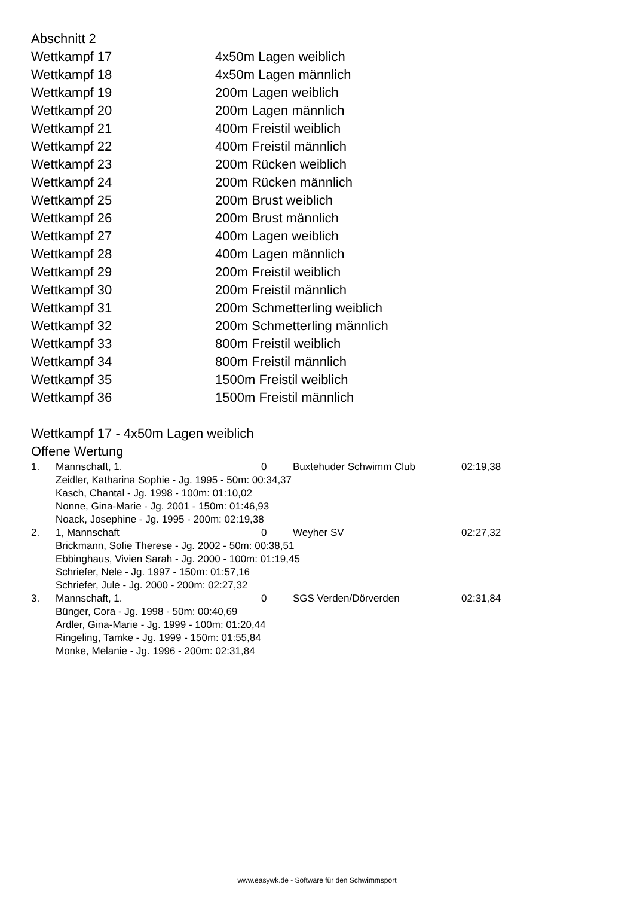Abschnitt 2
| Wettkampf 17 | 4x50m Lagen weiblich |
| Wettkampf 18 | 4x50m Lagen männlich |
| Wettkampf 19 | 200m Lagen weiblich |
| Wettkampf 20 | 200m Lagen männlich |
| Wettkampf 21 | 400m Freistil weiblich |
| Wettkampf 22 | 400m Freistil männlich |
| Wettkampf 23 | 200m Rücken weiblich |
| Wettkampf 24 | 200m Rücken männlich |
| Wettkampf 25 | 200m Brust weiblich |
| Wettkampf 26 | 200m Brust männlich |
| Wettkampf 27 | 400m Lagen weiblich |
| Wettkampf 28 | 400m Lagen männlich |
| Wettkampf 29 | 200m Freistil weiblich |
| Wettkampf 30 | 200m Freistil männlich |
| Wettkampf 31 | 200m Schmetterling weiblich |
| Wettkampf 32 | 200m Schmetterling männlich |
| Wettkampf 33 | 800m Freistil weiblich |
| Wettkampf 34 | 800m Freistil männlich |
| Wettkampf 35 | 1500m Freistil weiblich |
| Wettkampf 36 | 1500m Freistil männlich |
Wettkampf 17 - 4x50m Lagen weiblich
Offene Wertung
| 1. | Mannschaft, 1. | 0 | Buxtehuder Schwimm Club | 02:19,38 |
| Zeidler, Katharina Sophie - Jg. 1995 - 50m: 00:34,37 Kasch, Chantal - Jg. 1998 - 100m: 01:10,02 Nonne, Gina-Marie - Jg. 2001 - 150m: 01:46,93 Noack, Josephine - Jg. 1995 - 200m: 02:19,38 | | | | |
| 2. | 1, Mannschaft | 0 | Weyher SV | 02:27,32 |
| Brickmann, Sofie Therese - Jg. 2002 - 50m: 00:38,51 Ebbinghaus, Vivien Sarah - Jg. 2000 - 100m: 01:19,45 Schriefer, Nele - Jg. 1997 - 150m: 01:57,16 Schriefer, Jule - Jg. 2000 - 200m: 02:27,32 | | | | |
| 3. | Mannschaft, 1. | 0 | SGS Verden/Dörverden | 02:31,84 |
| Bünger, Cora - Jg. 1998 - 50m: 00:40,69 Ardler, Gina-Marie - Jg. 1999 - 100m: 01:20,44 Ringeling, Tamke - Jg. 1999 - 150m: 01:55,84 Monke, Melanie - Jg. 1996 - 200m: 02:31,84 | | | | |
www.easywk.de - Software für den Schwimmsport